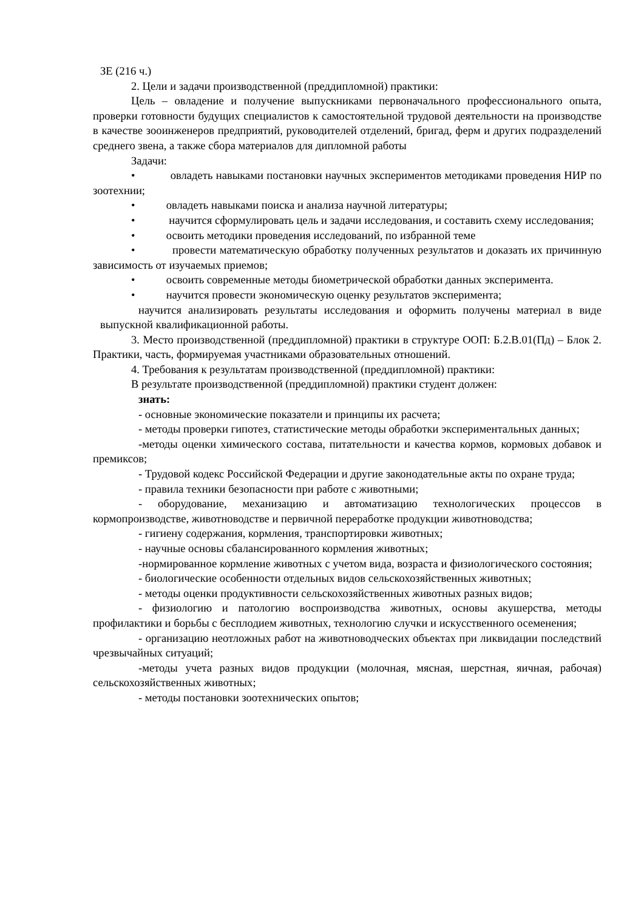ЗЕ (216 ч.)
2. Цели и задачи производственной (преддипломной) практики:
Цель – овладение и получение выпускниками первоначального профессионального опыта, проверки готовности будущих специалистов к самостоятельной трудовой деятельности на производстве в качестве зооинженеров предприятий, руководителей отделений, бригад, ферм и других подразделений среднего звена, а также сбора материалов для дипломной работы
Задачи:
• овладеть навыками постановки научных экспериментов методиками проведения НИР по зоотехнии;
• овладеть навыками поиска и анализа научной литературы;
• научится сформулировать цель и задачи исследования, и составить схему исследования;
• освоить методики проведения исследований, по избранной теме
• провести математическую обработку полученных результатов и доказать их причинную зависимость от изучаемых приемов;
• освоить современные методы биометрической обработки данных эксперимента.
• научится провести экономическую оценку результатов эксперимента;
научится анализировать результаты исследования и оформить получены материал в виде выпускной квалификационной работы.
3. Место производственной (преддипломной) практики в структуре ООП: Б.2.В.01(Пд) – Блок 2. Практики, часть, формируемая участниками образовательных отношений.
4. Требования к результатам производственной (преддипломной) практики:
В результате производственной (преддипломной) практики студент должен:
знать:
- основные экономические показатели и принципы их расчета;
- методы проверки гипотез, статистические методы обработки экспериментальных данных;
-методы оценки химического состава, питательности и качества кормов, кормовых добавок и премиксов;
- Трудовой кодекс Российской Федерации и другие законодательные акты по охране труда;
- правила техники безопасности при работе с животными;
- оборудование, механизацию и автоматизацию технологических процессов в кормопроизводстве, животноводстве и первичной переработке продукции животноводства;
- гигиену содержания, кормления, транспортировки животных;
- научные основы сбалансированного кормления животных;
-нормированное кормление животных с учетом вида, возраста и физиологического состояния;
- биологические особенности отдельных видов сельскохозяйственных животных;
- методы оценки продуктивности сельскохозяйственных животных разных видов;
- физиологию и патологию воспроизводства животных, основы акушерства, методы профилактики и борьбы с бесплодием животных, технологию случки и искусственного осеменения;
- организацию неотложных работ на животноводческих объектах при ликвидации последствий чрезвычайных ситуаций;
-методы учета разных видов продукции (молочная, мясная, шерстная, яичная, рабочая) сельскохозяйственных животных;
- методы постановки зоотехнических опытов;